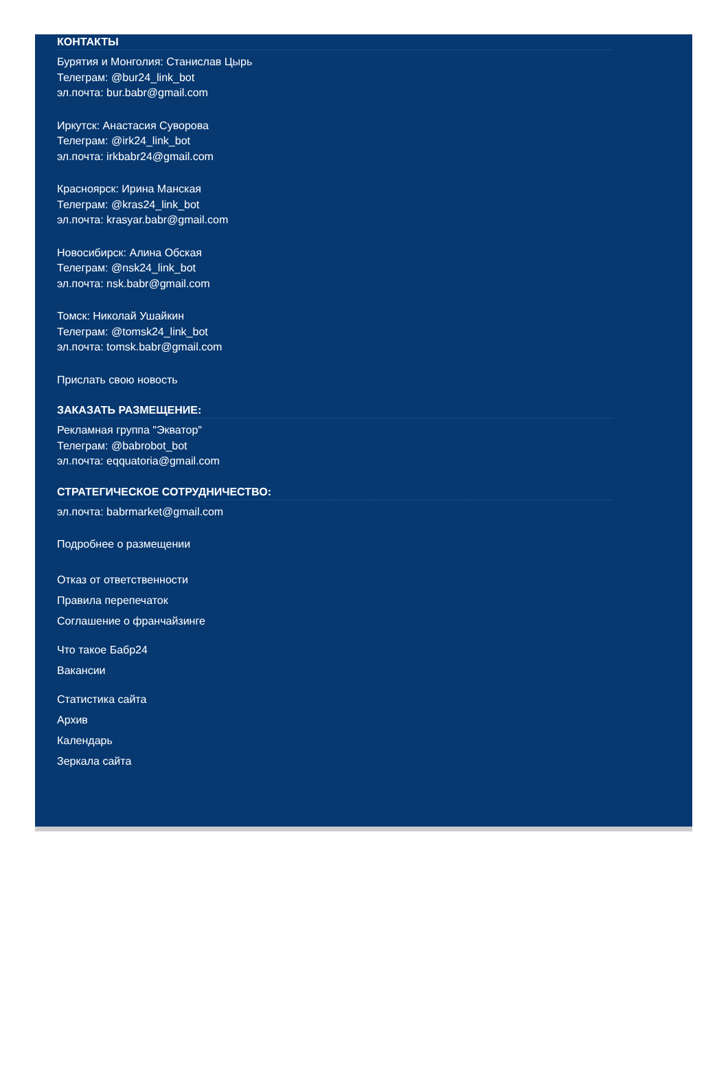КОНТАКТЫ
Бурятия и Монголия: Станислав Цырь
Телеграм: @bur24_link_bot
эл.почта: bur.babr@gmail.com
Иркутск: Анастасия Суворова
Телеграм: @irk24_link_bot
эл.почта: irkbabr24@gmail.com
Красноярск: Ирина Манская
Телеграм: @kras24_link_bot
эл.почта: krasyar.babr@gmail.com
Новосибирск: Алина Обская
Телеграм: @nsk24_link_bot
эл.почта: nsk.babr@gmail.com
Томск: Николай Ушайкин
Телеграм: @tomsk24_link_bot
эл.почта: tomsk.babr@gmail.com
Прислать свою новость
ЗАКАЗАТЬ РАЗМЕЩЕНИЕ:
Рекламная группа "Экватор"
Телеграм: @babrobot_bot
эл.почта: eqquatoria@gmail.com
СТРАТЕГИЧЕСКОЕ СОТРУДНИЧЕСТВО:
эл.почта: babrmarket@gmail.com
Подробнее о размещении
Отказ от ответственности
Правила перепечаток
Соглашение о франчайзинге
Что такое Бабр24
Вакансии
Статистика сайта
Архив
Календарь
Зеркала сайта